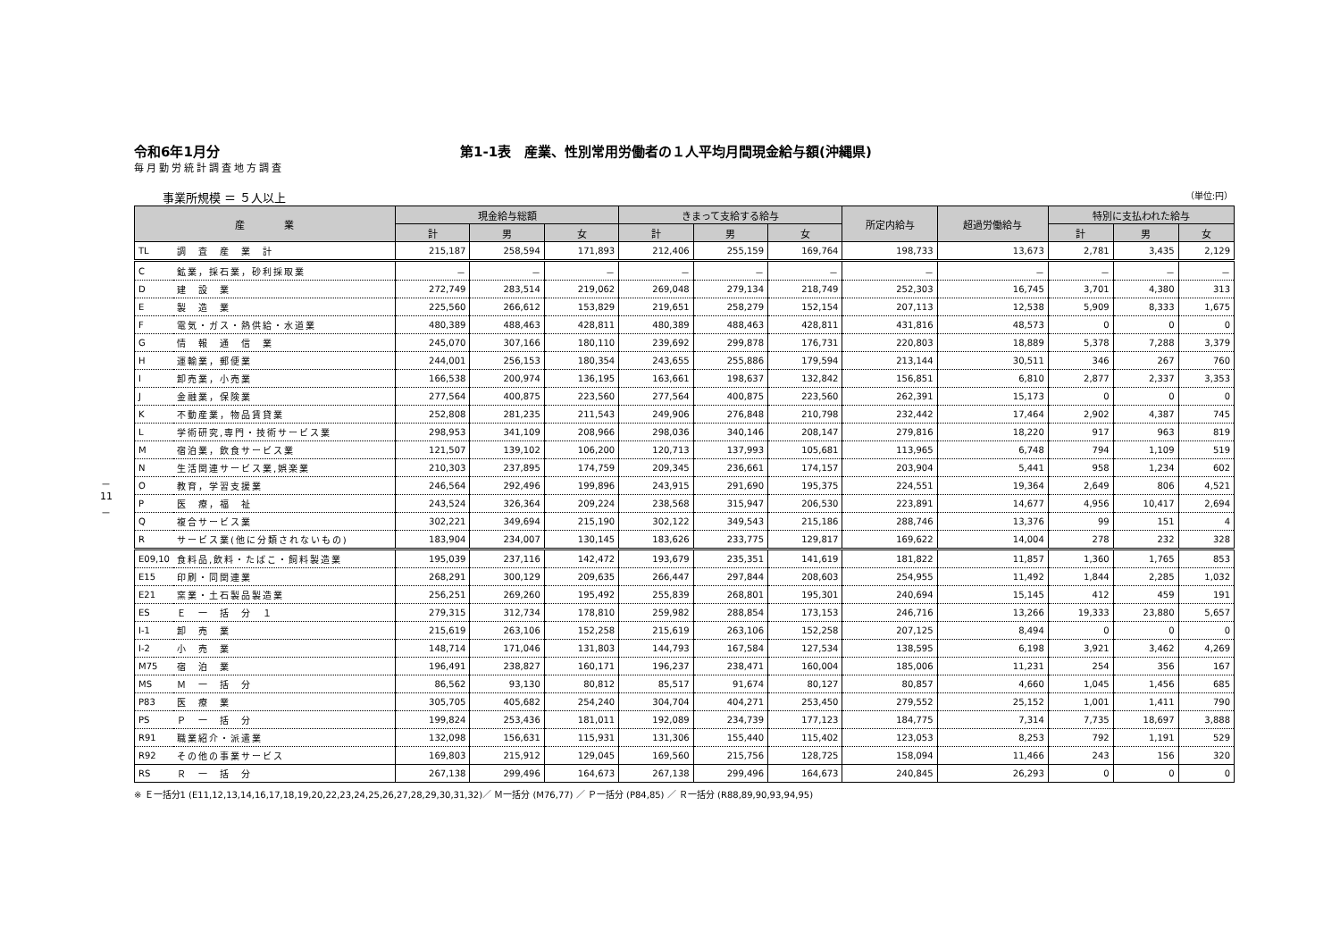－ 11 －
令和6年1月分 第1-1表　産業、性別常用労働者の１人平均月間現金給与額(沖縄県)
毎月勤労統計調査地方調査
事業所規模 ＝ ５人以上 （単位:円）
| 産 業 | | 現金給与総額 | | | きまって支給する給与 | | | 所定内給与 | 超過労働給与 | 特別に支払われた給与 | | |
| --- | --- | --- | --- | --- | --- | --- | --- | --- | --- | --- | --- | --- |
| | | 計 | 男 | 女 | 計 | 男 | 女 | | | 計 | 男 | 女 |
| TL | 調 査 産 業 計 | 215,187 | 258,594 | 171,893 | 212,406 | 255,159 | 169,764 | 198,733 | 13,673 | 2,781 | 3,435 | 2,129 |
| C | 鉱業，採石業，砂利採取業 | － | － | － | － | － | － | － | － | － | － | － |
| D | 建 設 業 | 272,749 | 283,514 | 219,062 | 269,048 | 279,134 | 218,749 | 252,303 | 16,745 | 3,701 | 4,380 | 313 |
| E | 製 造 業 | 225,560 | 266,612 | 153,829 | 219,651 | 258,279 | 152,154 | 207,113 | 12,538 | 5,909 | 8,333 | 1,675 |
| F | 電気・ガス・熱供給・水道業 | 480,389 | 488,463 | 428,811 | 480,389 | 488,463 | 428,811 | 431,816 | 48,573 | 0 | 0 | 0 |
| G | 情 報 通 信 業 | 245,070 | 307,166 | 180,110 | 239,692 | 299,878 | 176,731 | 220,803 | 18,889 | 5,378 | 7,288 | 3,379 |
| H | 運輸業，郵便業 | 244,001 | 256,153 | 180,354 | 243,655 | 255,886 | 179,594 | 213,144 | 30,511 | 346 | 267 | 760 |
| I | 卸売業，小売業 | 166,538 | 200,974 | 136,195 | 163,661 | 198,637 | 132,842 | 156,851 | 6,810 | 2,877 | 2,337 | 3,353 |
| J | 金融業，保険業 | 277,564 | 400,875 | 223,560 | 277,564 | 400,875 | 223,560 | 262,391 | 15,173 | 0 | 0 | 0 |
| K | 不動産業，物品賃貸業 | 252,808 | 281,235 | 211,543 | 249,906 | 276,848 | 210,798 | 232,442 | 17,464 | 2,902 | 4,387 | 745 |
| L | 学術研究,専門・技術サービス業 | 298,953 | 341,109 | 208,966 | 298,036 | 340,146 | 208,147 | 279,816 | 18,220 | 917 | 963 | 819 |
| M | 宿泊業，飲食サービス業 | 121,507 | 139,102 | 106,200 | 120,713 | 137,993 | 105,681 | 113,965 | 6,748 | 794 | 1,109 | 519 |
| N | 生活関連サービス業,娯楽業 | 210,303 | 237,895 | 174,759 | 209,345 | 236,661 | 174,157 | 203,904 | 5,441 | 958 | 1,234 | 602 |
| O | 教育，学習支援業 | 246,564 | 292,496 | 199,896 | 243,915 | 291,690 | 195,375 | 224,551 | 19,364 | 2,649 | 806 | 4,521 |
| P | 医 療，福 祉 | 243,524 | 326,364 | 209,224 | 238,568 | 315,947 | 206,530 | 223,891 | 14,677 | 4,956 | 10,417 | 2,694 |
| Q | 複合サービス業 | 302,221 | 349,694 | 215,190 | 302,122 | 349,543 | 215,186 | 288,746 | 13,376 | 99 | 151 | 4 |
| R | サービス業(他に分類されないもの) | 183,904 | 234,007 | 130,145 | 183,626 | 233,775 | 129,817 | 169,622 | 14,004 | 278 | 232 | 328 |
| E09,10 | 食料品,飲料・たばこ・飼料製造業 | 195,039 | 237,116 | 142,472 | 193,679 | 235,351 | 141,619 | 181,822 | 11,857 | 1,360 | 1,765 | 853 |
| E15 | 印刷・同関連業 | 268,291 | 300,129 | 209,635 | 266,447 | 297,844 | 208,603 | 254,955 | 11,492 | 1,844 | 2,285 | 1,032 |
| E21 | 窯業・土石製品製造業 | 256,251 | 269,260 | 195,492 | 255,839 | 268,801 | 195,301 | 240,694 | 15,145 | 412 | 459 | 191 |
| ES | Ｅ 一 括 分 １ | 279,315 | 312,734 | 178,810 | 259,982 | 288,854 | 173,153 | 246,716 | 13,266 | 19,333 | 23,880 | 5,657 |
| I-1 | 卸 売 業 | 215,619 | 263,106 | 152,258 | 215,619 | 263,106 | 152,258 | 207,125 | 8,494 | 0 | 0 | 0 |
| I-2 | 小 売 業 | 148,714 | 171,046 | 131,803 | 144,793 | 167,584 | 127,534 | 138,595 | 6,198 | 3,921 | 3,462 | 4,269 |
| M75 | 宿 泊 業 | 196,491 | 238,827 | 160,171 | 196,237 | 238,471 | 160,004 | 185,006 | 11,231 | 254 | 356 | 167 |
| MS | Ｍ 一 括 分 | 86,562 | 93,130 | 80,812 | 85,517 | 91,674 | 80,127 | 80,857 | 4,660 | 1,045 | 1,456 | 685 |
| P83 | 医 療 業 | 305,705 | 405,682 | 254,240 | 304,704 | 404,271 | 253,450 | 279,552 | 25,152 | 1,001 | 1,411 | 790 |
| PS | Ｐ 一 括 分 | 199,824 | 253,436 | 181,011 | 192,089 | 234,739 | 177,123 | 184,775 | 7,314 | 7,735 | 18,697 | 3,888 |
| R91 | 職業紹介・派遣業 | 132,098 | 156,631 | 115,931 | 131,306 | 155,440 | 115,402 | 123,053 | 8,253 | 792 | 1,191 | 529 |
| R92 | その他の事業サービス | 169,803 | 215,912 | 129,045 | 169,560 | 215,756 | 128,725 | 158,094 | 11,466 | 243 | 156 | 320 |
| RS | Ｒ 一 括 分 | 267,138 | 299,496 | 164,673 | 267,138 | 299,496 | 164,673 | 240,845 | 26,293 | 0 | 0 | 0 |
※ Ｅ一括分1 (E11,12,13,14,16,17,18,19,20,22,23,24,25,26,27,28,29,30,31,32)／ Ｍ一括分 (M76,77) ／ Ｐ一括分 (P84,85) ／ Ｒ一括分 (R88,89,90,93,94,95)